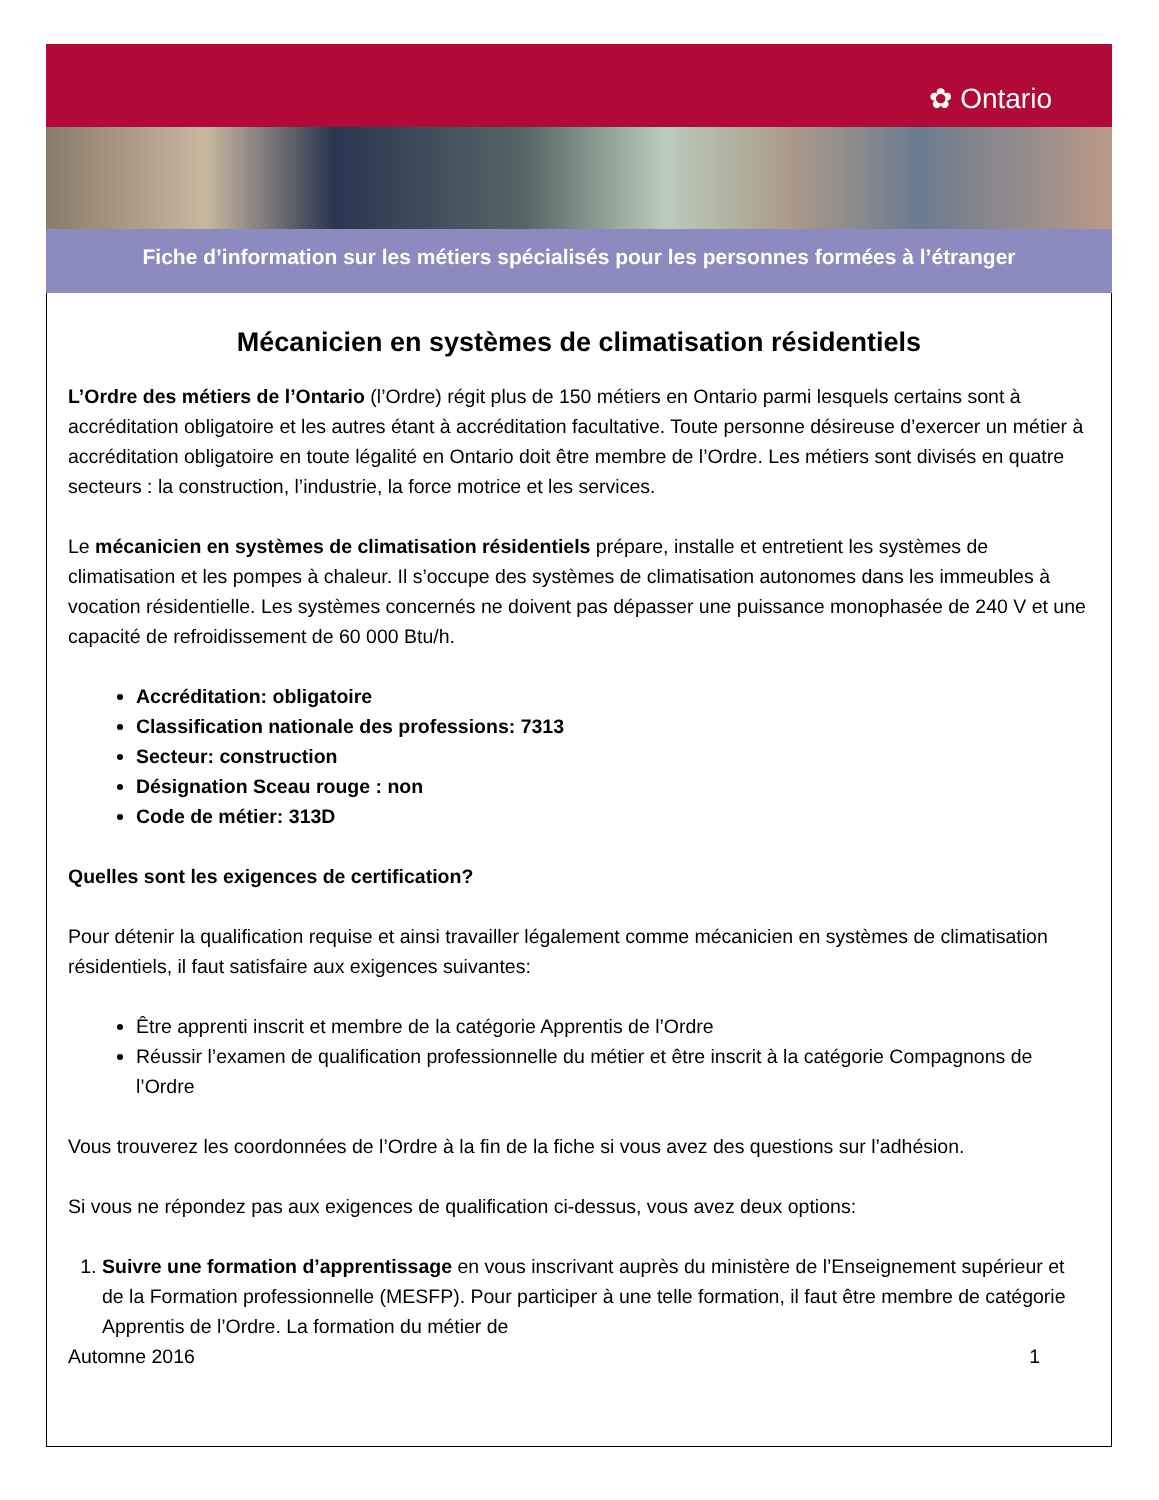✿ Ontario
Fiche d’information sur les métiers spécialisés pour les personnes formées à l’étranger
Mécanicien en systèmes de climatisation résidentiels
L’Ordre des métiers de l’Ontario (l’Ordre) régit plus de 150 métiers en Ontario parmi lesquels certains sont à accréditation obligatoire et les autres étant à accréditation facultative. Toute personne désireuse d’exercer un métier à accréditation obligatoire en toute légalité en Ontario doit être membre de l’Ordre. Les métiers sont divisés en quatre secteurs : la construction, l’industrie, la force motrice et les services.
Le mécanicien en systèmes de climatisation résidentiels prépare, installe et entretient les systèmes de climatisation et les pompes à chaleur. Il s’occupe des systèmes de climatisation autonomes dans les immeubles à vocation résidentielle. Les systèmes concernés ne doivent pas dépasser une puissance monophasée de 240 V et une capacité de refroidissement de 60 000 Btu/h.
Accréditation: obligatoire
Classification nationale des professions: 7313
Secteur: construction
Désignation Sceau rouge : non
Code de métier: 313D
Quelles sont les exigences de certification?
Pour détenir la qualification requise et ainsi travailler légalement comme mécanicien en systèmes de climatisation résidentiels, il faut satisfaire aux exigences suivantes:
Être apprenti inscrit et membre de la catégorie Apprentis de l’Ordre
Réussir l’examen de qualification professionnelle du métier et être inscrit à la catégorie Compagnons de l’Ordre
Vous trouverez les coordonnées de l’Ordre à la fin de la fiche si vous avez des questions sur l’adhésion.
Si vous ne répondez pas aux exigences de qualification ci-dessus, vous avez deux options:
1. Suivre une formation d’apprentissage en vous inscrivant auprès du ministère de l’Enseignement supérieur et de la Formation professionnelle (MESFP). Pour participer à une telle formation, il faut être membre de catégorie Apprentis de l’Ordre. La formation du métier de
Automne 2016 1